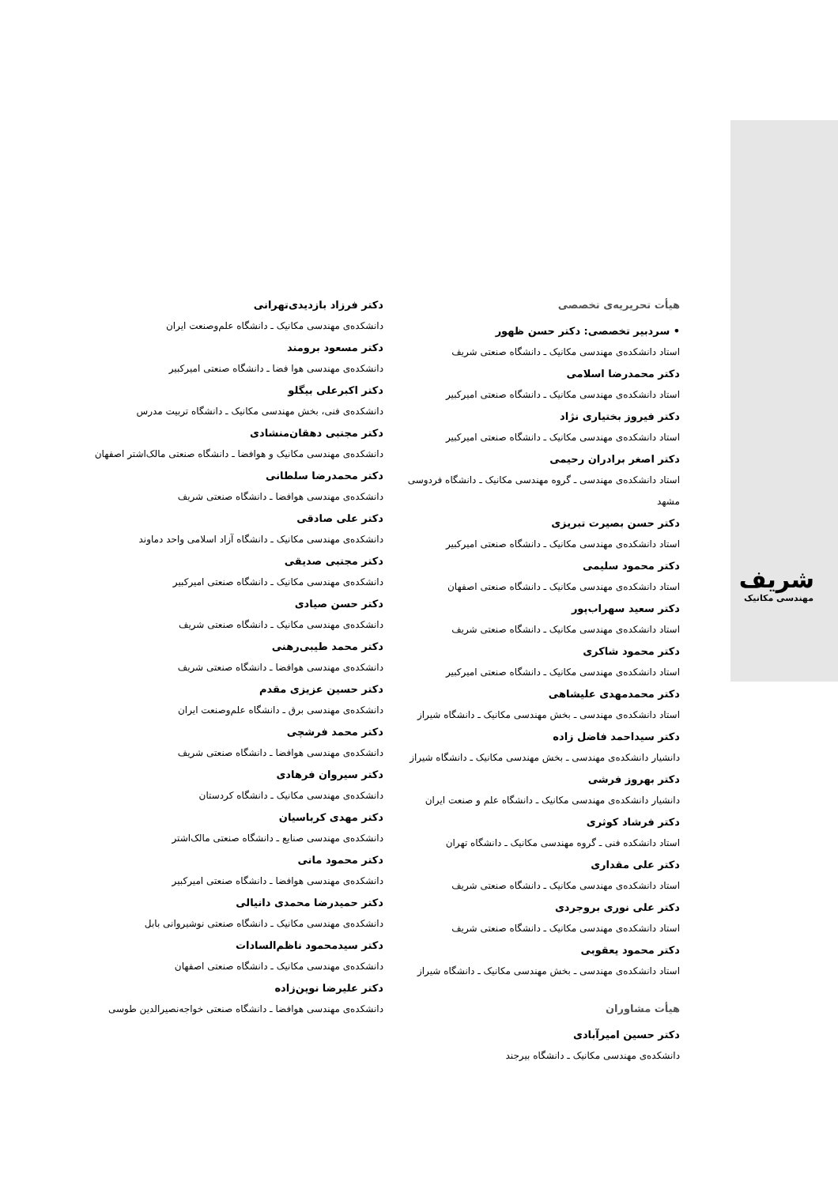شریف
مهندسی مکانیک
هیأت تحریریه‌ی تخصصی
• سردبیر تخصصی: دکتر حسن ظهور
استاد دانشکده‌ی مهندسی مکانیک ـ دانشگاه صنعتی شریف
دکتر محمدرضا اسلامی
استاد دانشکده‌ی مهندسی مکانیک ـ دانشگاه صنعتی امیرکبیر
دکتر فیروز بختیاری نژاد
استاد دانشکده‌ی مهندسی مکانیک ـ دانشگاه صنعتی امیرکبیر
دکتر اصغر برادران رحیمی
استاد دانشکده‌ی مهندسی ـ گروه مهندسی مکانیک ـ دانشگاه فردوسی مشهد
دکتر حسن بصیرت تبریزی
استاد دانشکده‌ی مهندسی مکانیک ـ دانشگاه صنعتی امیرکبیر
دکتر محمود سلیمی
استاد دانشکده‌ی مهندسی مکانیک ـ دانشگاه صنعتی اصفهان
دکتر سعید سهراب‌پور
استاد دانشکده‌ی مهندسی مکانیک ـ دانشگاه صنعتی شریف
دکتر محمود شاکری
استاد دانشکده‌ی مهندسی مکانیک ـ دانشگاه صنعتی امیرکبیر
دکتر محمدمهدی علیشاهی
استاد دانشکده‌ی مهندسی ـ بخش مهندسی مکانیک ـ دانشگاه شیراز
دکتر سیداحمد فاضل زاده
دانشیار دانشکده‌ی مهندسی ـ بخش مهندسی مکانیک ـ دانشگاه شیراز
دکتر بهروز فرشی
دانشیار دانشکده‌ی مهندسی مکانیک ـ دانشگاه علم و صنعت ایران
دکتر فرشاد کوثری
استاد دانشکده فنی ـ گروه مهندسی مکانیک ـ دانشگاه تهران
دکتر علی مقداری
استاد دانشکده‌ی مهندسی مکانیک ـ دانشگاه صنعتی شریف
دکتر علی نوری بروجردی
استاد دانشکده‌ی مهندسی مکانیک ـ دانشگاه صنعتی شریف
دکتر محمود یعقوبی
استاد دانشکده‌ی مهندسی ـ بخش مهندسی مکانیک ـ دانشگاه شیراز
هیأت مشاوران
دکتر حسین امیرآبادی
دانشکده‌ی مهندسی مکانیک ـ دانشگاه بیرجند
دکتر فرزاد بازدیدی‌تهرانی
دانشکده‌ی مهندسی مکانیک ـ دانشگاه علم‌وصنعت ایران
دکتر مسعود برومند
دانشکده‌ی مهندسی هوا فضا ـ دانشگاه صنعتی امیرکبیر
دکتر اکبرعلی بیگلو
دانشکده‌ی فنی، بخش مهندسی مکانیک ـ دانشگاه تربیت مدرس
دکتر مجتبی دهقان‌منشادی
دانشکده‌ی مهندسی مکانیک و هوافضا ـ دانشگاه صنعتی مالک‌اشتر اصفهان
دکتر محمدرضا سلطانی
دانشکده‌ی مهندسی هوافضا ـ دانشگاه صنعتی شریف
دکتر علی صادقی
دانشکده‌ی مهندسی مکانیک ـ دانشگاه آزاد اسلامی واحد دماوند
دکتر مجتبی صدیقی
دانشکده‌ی مهندسی مکانیک ـ دانشگاه صنعتی امیرکبیر
دکتر حسن صیادی
دانشکده‌ی مهندسی مکانیک ـ دانشگاه صنعتی شریف
دکتر محمد طیبی‌رهنی
دانشکده‌ی مهندسی هوافضا ـ دانشگاه صنعتی شریف
دکتر حسین عزیزی مقدم
دانشکده‌ی مهندسی برق ـ دانشگاه علم‌وصنعت ایران
دکتر محمد فرشچی
دانشکده‌ی مهندسی هوافضا ـ دانشگاه صنعتی شریف
دکتر سیروان فرهادی
دانشکده‌ی مهندسی مکانیک ـ دانشگاه کردستان
دکتر مهدی کرباسیان
دانشکده‌ی مهندسی صنایع ـ دانشگاه صنعتی مالک‌اشتر
دکتر محمود مانی
دانشکده‌ی مهندسی هوافضا ـ دانشگاه صنعتی امیرکبیر
دکتر حمیدرضا محمدی دانیالی
دانشکده‌ی مهندسی مکانیک ـ دانشگاه صنعتی نوشیروانی بابل
دکتر سیدمحمود ناظم‌السادات
دانشکده‌ی مهندسی مکانیک ـ دانشگاه صنعتی اصفهان
دکتر علیرضا نوین‌زاده
دانشکده‌ی مهندسی هوافضا ـ دانشگاه صنعتی خواجه‌نصیرالدین طوسی